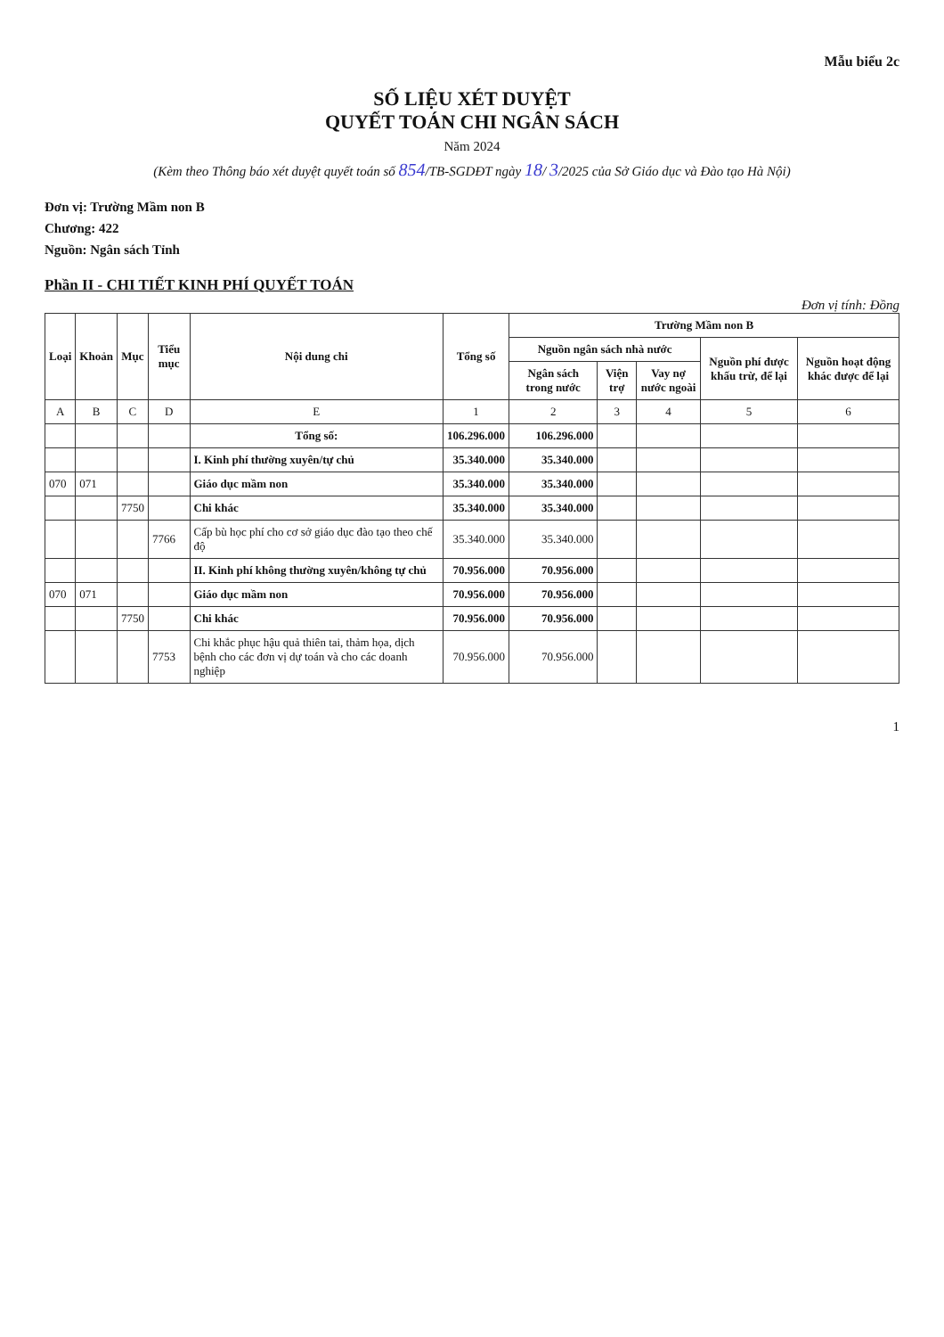Mẫu biểu 2c
SỐ LIỆU XÉT DUYỆT
QUYẾT TOÁN CHI NGÂN SÁCH
Năm 2024
(Kèm theo Thông báo xét duyệt quyết toán số 854/TB-SGDĐT ngày 18/ 3/2025 của Sở Giáo dục và Đào tạo Hà Nội)
Đơn vị: Trường Mầm non B
Chương: 422
Nguồn: Ngân sách Tỉnh
Phần II - CHI TIẾT KINH PHÍ QUYẾT TOÁN
Đơn vị tính: Đồng
| Loại | Khoản | Mục | Tiểu mục | Nội dung chi | Tổng số | Trường Mầm non B | | | | |
| --- | --- | --- | --- | --- | --- | --- | --- | --- | --- | --- |
| | | | | | | Nguồn ngân sách nhà nước | | | Nguồn phí được khấu trừ, để lại | Nguồn hoạt động khác được để lại |
| | | | | | | Ngân sách trong nước | Viện trợ | Vay nợ nước ngoài | | |
| A | B | C | D | E | 1 | 2 | 3 | 4 | 5 | 6 |
| | | | | Tổng số: | 106.296.000 | 106.296.000 | | | | |
| | | | | I. Kinh phí thường xuyên/tự chủ | 35.340.000 | 35.340.000 | | | | |
| 070 | 071 | | | Giáo dục mầm non | 35.340.000 | 35.340.000 | | | | |
| | | 7750 | | Chi khác | 35.340.000 | 35.340.000 | | | | |
| | | | 7766 | Cấp bù học phí cho cơ sở giáo dục đào tạo theo chế độ | 35.340.000 | 35.340.000 | | | | |
| | | | | II. Kinh phí không thường xuyên/không tự chủ | 70.956.000 | 70.956.000 | | | | |
| 070 | 071 | | | Giáo dục mầm non | 70.956.000 | 70.956.000 | | | | |
| | | 7750 | | Chi khác | 70.956.000 | 70.956.000 | | | | |
| | | | 7753 | Chi khắc phục hậu quả thiên tai, thảm họa, dịch bệnh cho các đơn vị dự toán và cho các doanh nghiệp | 70.956.000 | 70.956.000 | | | | |
1